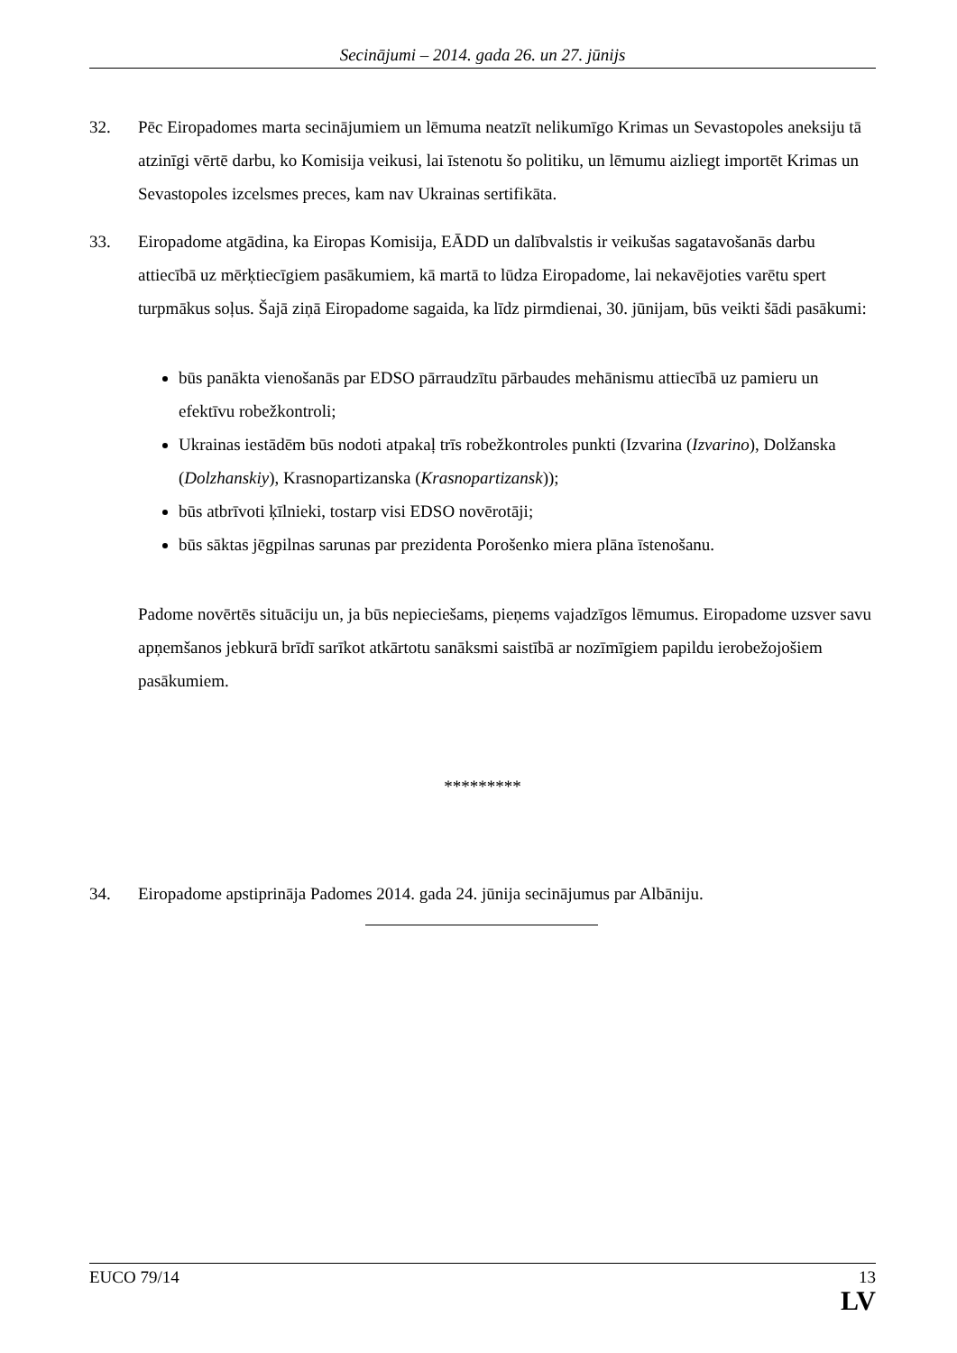Secinājumi – 2014. gada 26. un 27. jūnijs
32. Pēc Eiropadomes marta secinājumiem un lēmuma neatzīt nelikumīgo Krimas un Sevastopoles aneksiju tā atzinīgi vērtē darbu, ko Komisija veikusi, lai īstenotu šo politiku, un lēmumu aizliegt importēt Krimas un Sevastopoles izcelsmes preces, kam nav Ukrainas sertifikāta.
33. Eiropadome atgādina, ka Eiropas Komisija, EĀDD un dalībvalstis ir veikušas sagatavošanās darbu attiecībā uz mērķtiecīgiem pasākumiem, kā martā to lūdza Eiropadome, lai nekavējoties varētu spert turpmākus soļus. Šajā ziņā Eiropadome sagaida, ka līdz pirmdienai, 30. jūnijam, būs veikti šādi pasākumi:
būs panākta vienošanās par EDSO pārraudzītu pārbaudes mehānismu attiecībā uz pamieru un efektīvu robežkontroli;
Ukrainas iestādēm būs nodoti atpakaļ trīs robežkontroles punkti (Izvarina (Izvarino), Dolžanska (Dolzhanskiy), Krasnopartizanska (Krasnopartizansk));
būs atbrīvoti ķīlnieki, tostarp visi EDSO novērotāji;
būs sāktas jēgpilnas sarunas par prezidenta Porošenko miera plāna īstenošanu.
Padome novērtēs situāciju un, ja būs nepieciešams, pieņems vajadzīgos lēmumus. Eiropadome uzsver savu apņemšanos jebkurā brīdī sarīkot atkārtotu sanāksmi saistībā ar nozīmīgiem papildu ierobežojošiem pasākumiem.
*********
34. Eiropadome apstiprināja Padomes 2014. gada 24. jūnija secinājumus par Albāniju.
EUCO 79/14 13
LV